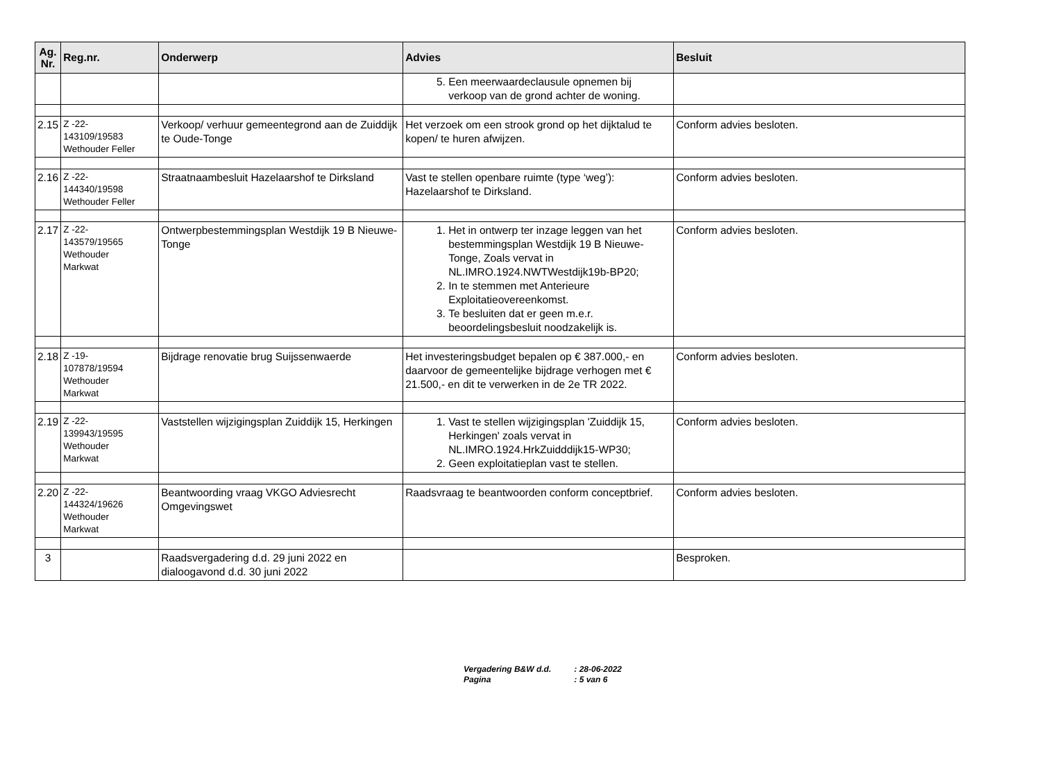| Ag. Nr. | Reg.nr. | Onderwerp | Advies | Besluit |
| --- | --- | --- | --- | --- |
| | | | 5. Een meerwaardeclausule opnemen bij verkoop van de grond achter de woning. | |
| 2.15 | Z -22- 143109/19583 Wethouder Feller | Verkoop/ verhuur gemeentegrond aan de Zuiddijk te Oude-Tonge | Het verzoek om een strook grond op het dijktalud te kopen/ te huren afwijzen. | Conform advies besloten. |
| 2.16 | Z -22- 144340/19598 Wethouder Feller | Straatnaambesluit Hazelaarshof te Dirksland | Vast te stellen openbare ruimte (type ‘weg’): Hazelaarshof te Dirksland. | Conform advies besloten. |
| 2.17 | Z -22- 143579/19565 Wethouder Markwat | Ontwerpbestemmingsplan Westdijk 19 B Nieuwe-Tonge | 1. Het in ontwerp ter inzage leggen van het bestemmingsplan Westdijk 19 B Nieuwe-Tonge, Zoals vervat in NL.IMRO.1924.NWTWestdijk19b-BP20; 2. In te stemmen met Anterieure Exploitatieovereenkomst. 3. Te besluiten dat er geen m.e.r. beoordelingsbesluit noodzakelijk is. | Conform advies besloten. |
| 2.18 | Z -19- 107878/19594 Wethouder Markwat | Bijdrage renovatie brug Suijssenwaerde | Het investeringsbudget bepalen op € 387.000,- en daarvoor de gemeentelijke bijdrage verhogen met € 21.500,- en dit te verwerken in de 2e TR 2022. | Conform advies besloten. |
| 2.19 | Z -22- 139943/19595 Wethouder Markwat | Vaststellen wijzigingsplan Zuiddijk 15, Herkingen | 1. Vast te stellen wijzigingsplan 'Zuiddijk 15, Herkingen' zoals vervat in NL.IMRO.1924.HrkZuidddijk15-WP30; 2. Geen exploitatieplan vast te stellen. | Conform advies besloten. |
| 2.20 | Z -22- 144324/19626 Wethouder Markwat | Beantwoording vraag VKGO Adviesrecht Omgevingswet | Raadsvraag te beantwoorden conform conceptbrief. | Conform advies besloten. |
| 3 | | Raadsvergadering d.d. 29 juni 2022 en dialoogavond d.d. 30 juni 2022 | | Besproken. |
Vergadering B&W d.d. : 28-06-2022
Pagina : 5 van 6